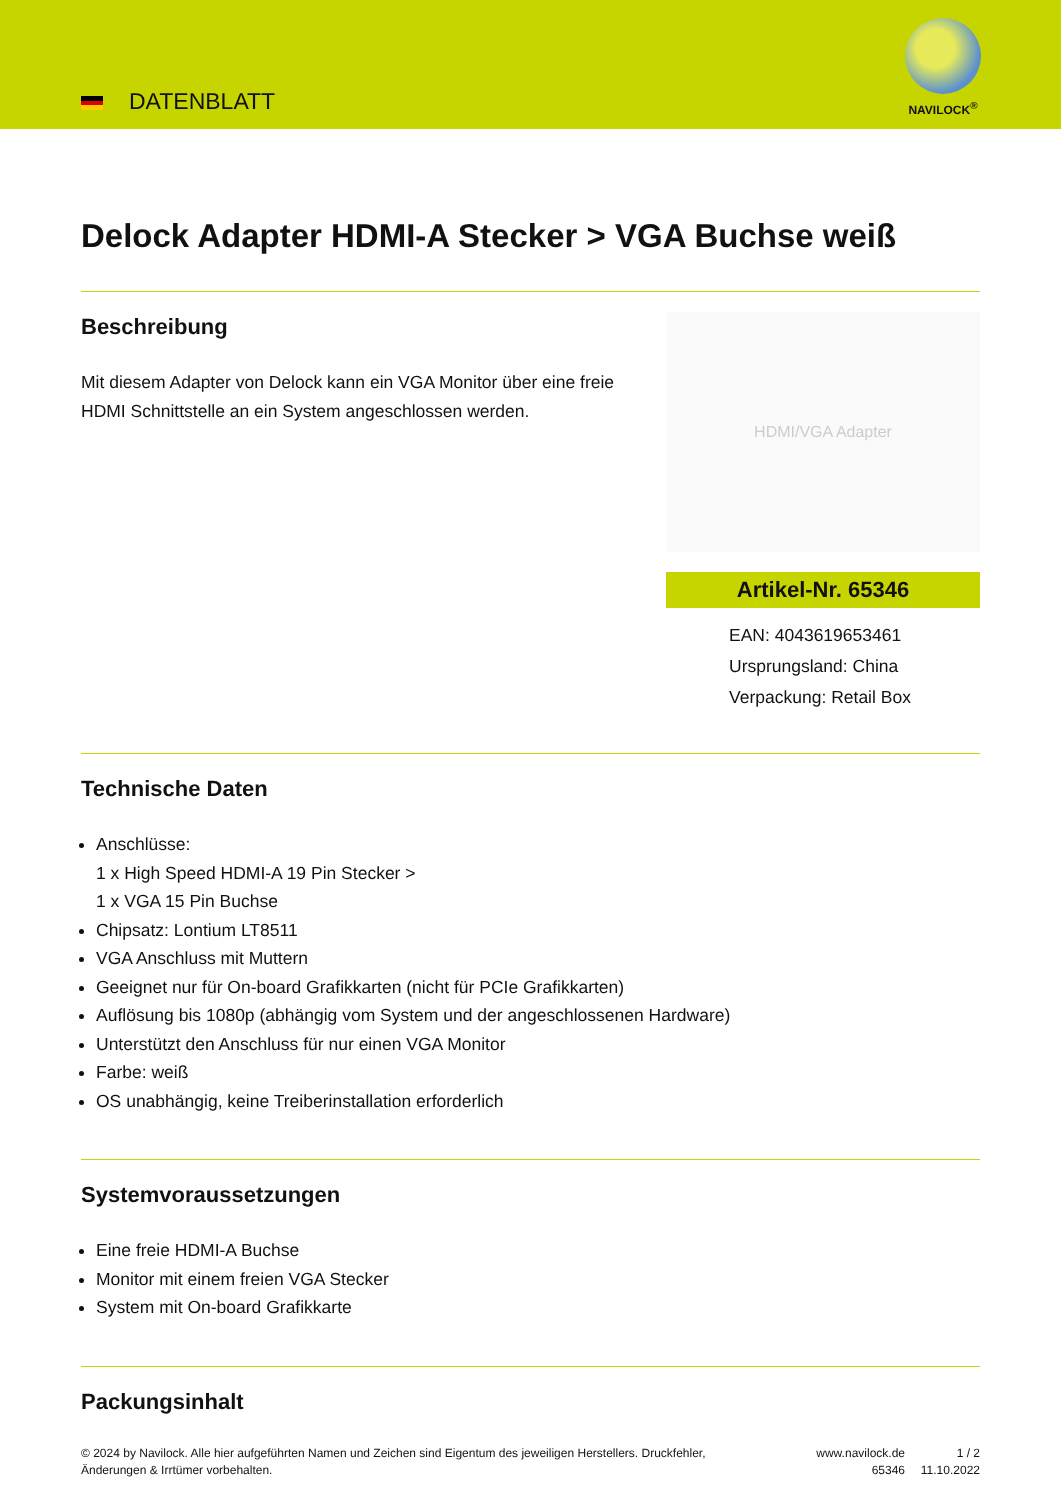DATENBLATT
NAVILOCK<sup>®</sup>
Delock Adapter HDMI-A Stecker > VGA Buchse weiß
Beschreibung
Mit diesem Adapter von Delock kann ein VGA Monitor über eine freie HDMI Schnittstelle an ein System angeschlossen werden.
HDMI/VGA Adapter
Artikel-Nr. 65346
EAN: 4043619653461
Ursprungsland: China
Verpackung: Retail Box
Technische Daten
Anschlüsse:
1 x High Speed HDMI-A 19 Pin Stecker >
1 x VGA 15 Pin Buchse
Chipsatz: Lontium LT8511
VGA Anschluss mit Muttern
Geeignet nur für On-board Grafikkarten (nicht für PCIe Grafikkarten)
Auflösung bis 1080p (abhängig vom System und der angeschlossenen Hardware)
Unterstützt den Anschluss für nur einen VGA Monitor
Farbe: weiß
OS unabhängig, keine Treiberinstallation erforderlich
Systemvoraussetzungen
Eine freie HDMI-A Buchse
Monitor mit einem freien VGA Stecker
System mit On-board Grafikkarte
Packungsinhalt
© 2024 by Navilock. Alle hier aufgeführten Namen und Zeichen sind Eigentum des jeweiligen Herstellers. Druckfehler, Änderungen & Irrtümer vorbehalten.
www.navilock.de
65346
1 / 2
11.10.2022